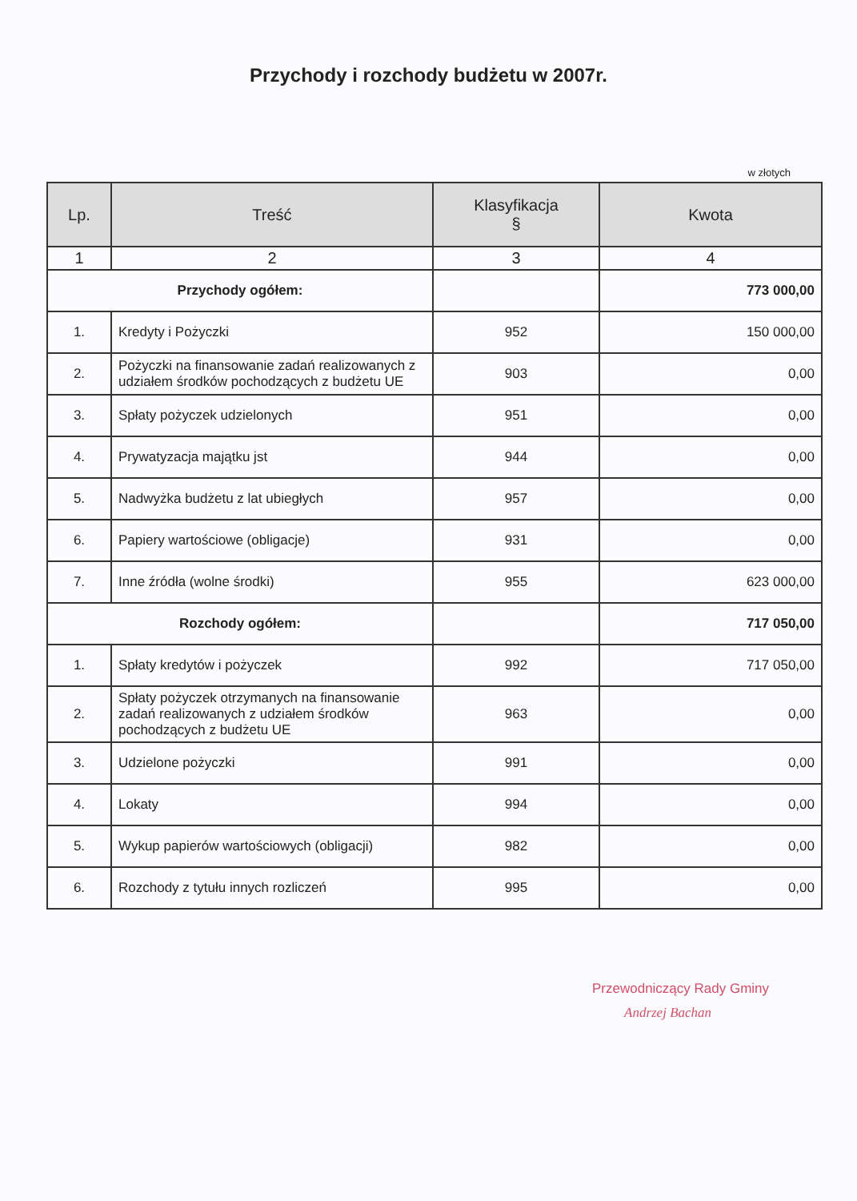Przychody i rozchody budżetu w 2007r.
w złotych
| Lp. | Treść | Klasyfikacja § | Kwota |
| --- | --- | --- | --- |
| 1 | 2 | 3 | 4 |
| Przychody ogółem: | | | 773 000,00 |
| 1. | Kredyty i Pożyczki | 952 | 150 000,00 |
| 2. | Pożyczki na finansowanie zadań realizowanych z udziałem środków pochodzących z budżetu UE | 903 | 0,00 |
| 3. | Spłaty pożyczek udzielonych | 951 | 0,00 |
| 4. | Prywatyzacja majątku jst | 944 | 0,00 |
| 5. | Nadwyżka budżetu z lat ubiegłych | 957 | 0,00 |
| 6. | Papiery wartościowe (obligacje) | 931 | 0,00 |
| 7. | Inne źródła (wolne środki) | 955 | 623 000,00 |
| Rozchody ogółem: | | | 717 050,00 |
| 1. | Spłaty kredytów i pożyczek | 992 | 717 050,00 |
| 2. | Spłaty pożyczek otrzymanych na finansowanie zadań realizowanych z udziałem środków pochodzących z budżetu UE | 963 | 0,00 |
| 3. | Udzielone pożyczki | 991 | 0,00 |
| 4. | Lokaty | 994 | 0,00 |
| 5. | Wykup papierów wartościowych (obligacji) | 982 | 0,00 |
| 6. | Rozchody z tytułu innych rozliczeń | 995 | 0,00 |
Przewodniczący Rady Gminy
Andrzej Bachan